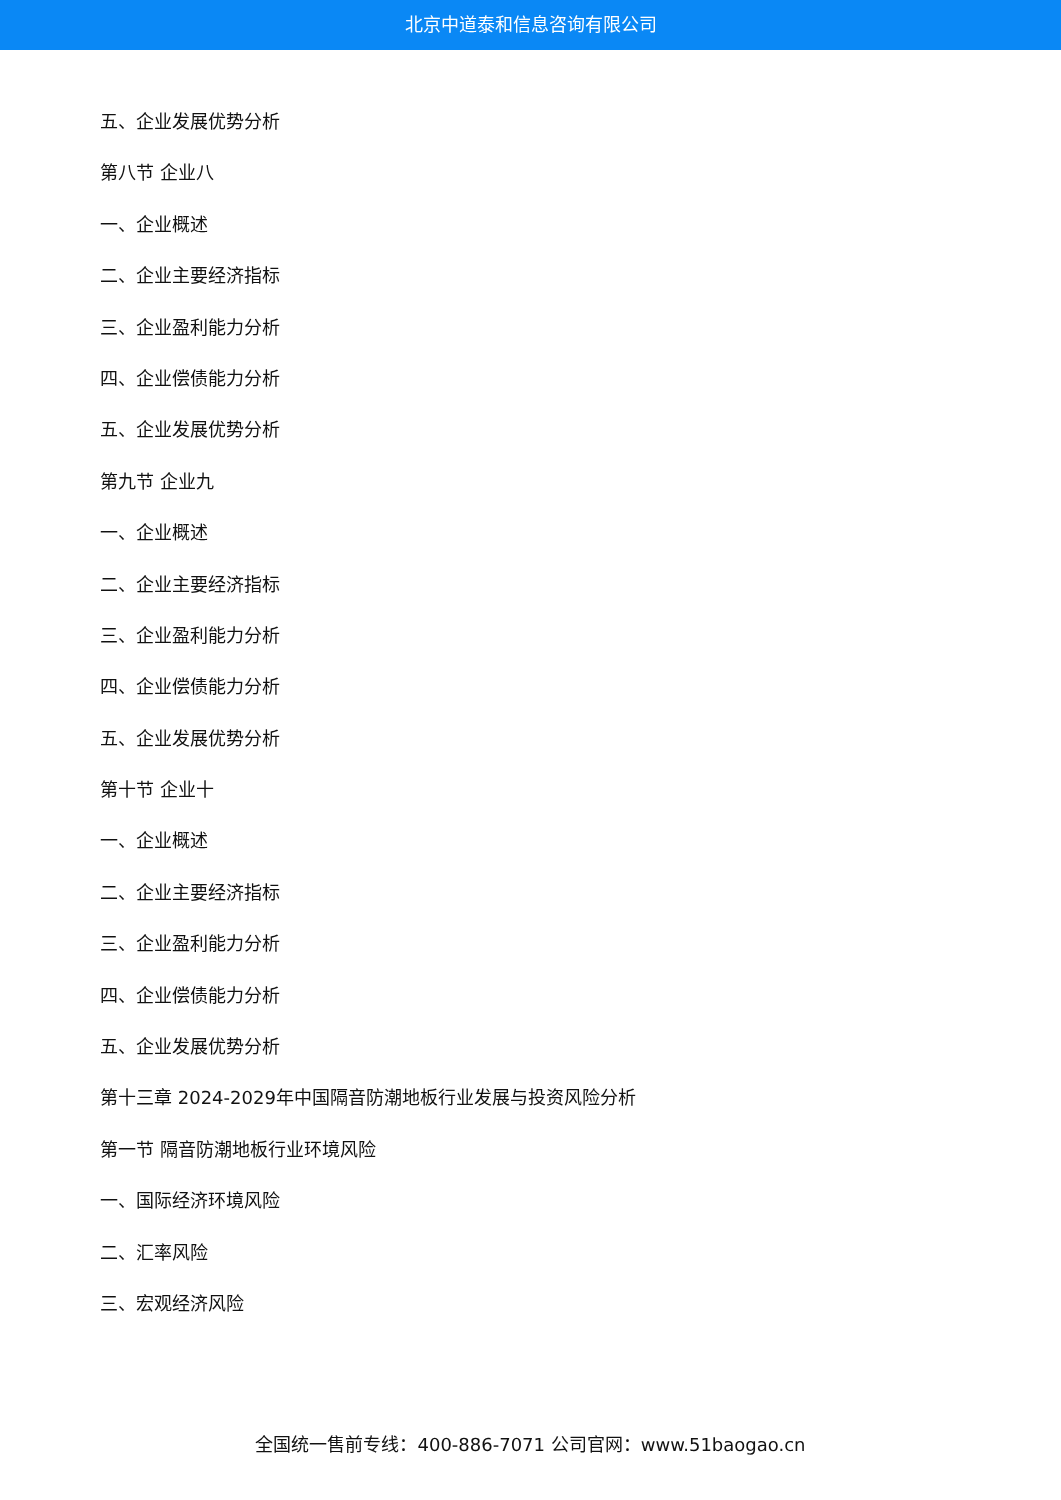北京中道泰和信息咨询有限公司
五、企业发展优势分析
第八节 企业八
一、企业概述
二、企业主要经济指标
三、企业盈利能力分析
四、企业偿债能力分析
五、企业发展优势分析
第九节 企业九
一、企业概述
二、企业主要经济指标
三、企业盈利能力分析
四、企业偿债能力分析
五、企业发展优势分析
第十节 企业十
一、企业概述
二、企业主要经济指标
三、企业盈利能力分析
四、企业偿债能力分析
五、企业发展优势分析
第十三章 2024-2029年中国隔音防潮地板行业发展与投资风险分析
第一节 隔音防潮地板行业环境风险
一、国际经济环境风险
二、汇率风险
三、宏观经济风险
全国统一售前专线：400-886-7071 公司官网：www.51baogao.cn